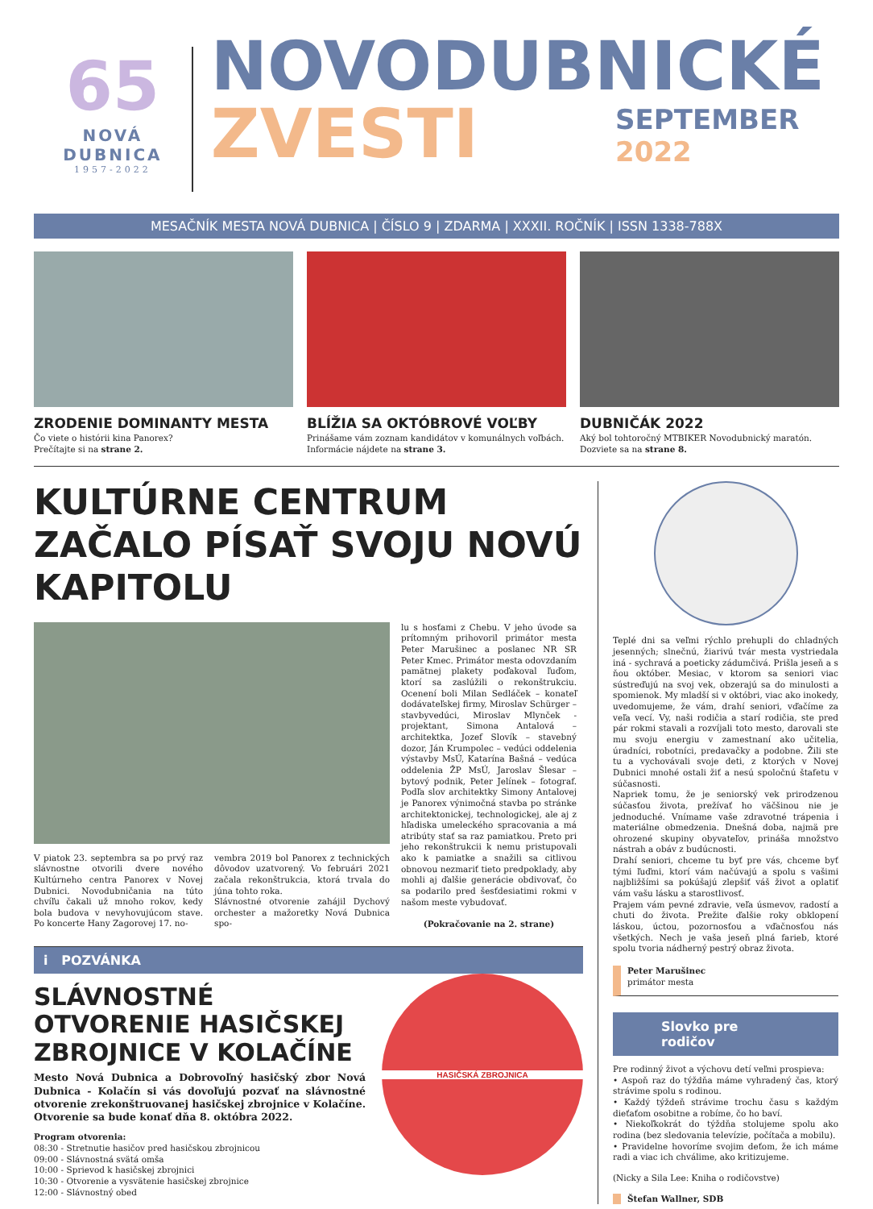65
NOVÁ DUBNICA
1957-2022
NOVODUBNICKÉ
ZVESTI SEPTEMBER 2022
MESAČNÍK MESTA NOVÁ DUBNICA | ČÍSLO 9 | ZDARMA | XXXII. ROČNÍK | ISSN 1338-788X
ZRODENIE DOMINANTY MESTA
Čo viete o histórii kina Panorex?
Prečítajte si na strane 2.
BLÍŽIA SA OKTÓBROVÉ VOĽBY
Prinášame vám zoznam kandidátov v komunálnych voľbách. Informácie nájdete na strane 3.
DUBNIČÁK 2022
Aký bol tohtoročný MTBIKER Novodubnický maratón. Dozviete sa na strane 8.
KULTÚRNE CENTRUM ZAČALO PÍSAŤ SVOJU NOVÚ KAPITOLU
lu s hosťami z Chebu. V jeho úvode sa prítomným prihovoril primátor mesta Peter Marušinec a poslanec NR SR Peter Kmec. Primátor mesta odovzdaním pamätnej plakety poďakoval ľuďom, ktorí sa zaslúžili o rekonštrukciu. Ocenení boli Milan Sedláček – konateľ dodávateľskej firmy, Miroslav Schürger – stavbyvedúci, Miroslav Mlynček - projektant, Simona Antalová – architektka, Jozef Slovík – stavebný dozor, Ján Krumpolec – vedúci oddelenia výstavby MsÚ, Katarína Bašná – vedúca oddelenia ŽP MsÚ, Jaroslav Šlesar – bytový podnik, Peter Jelínek – fotograf. Podľa slov architektky Simony Antalovej je Panorex výnimočná stavba po stránke architektonickej, technologickej, ale aj z hľadiska umeleckého spracovania a má atribúty stať sa raz pamiatkou. Preto pri jeho rekonštrukcii k nemu pristupovali ako k pamiatke a snažili sa citlivou obnovou nezmariť tieto predpoklady, aby mohli aj ďalšie generácie obdivovať, čo sa podarilo pred šesťdesiatimi rokmi v našom meste vybudovať.
(Pokračovanie na 2. strane)
V piatok 23. septembra sa po prvý raz slávnostne otvorili dvere nového Kultúrneho centra Panorex v Novej Dubnici. Novodubničania na túto chvíľu čakali už mnoho rokov, kedy bola budova v nevyhovujúcom stave. Po koncerte Hany Zagorovej 17. no-
vembra 2019 bol Panorex z technických dôvodov uzatvorený. Vo februári 2021 začala rekonštrukcia, ktorá trvala do júna tohto roka.
Slávnostné otvorenie zahájil Dychový orchester a mažoretky Nová Dubnica spo-
i POZVÁNKA
SLÁVNOSTNÉ OTVORENIE HASIČSKEJ ZBROJNICE V KOLAČÍNE
Mesto Nová Dubnica a Dobrovoľný hasičský zbor Nová Dubnica - Kolačín si vás dovoľujú pozvať na slávnostné otvorenie zrekonštruovanej hasičskej zbrojnice v Kolačíne. Otvorenie sa bude konať dňa 8. októbra 2022.
Program otvorenia:
08:30 - Stretnutie hasičov pred hasičskou zbrojnicou
09:00 - Slávnostná svätá omša
10:00 - Sprievod k hasičskej zbrojnici
10:30 - Otvorenie a vysvätenie hasičskej zbrojnice
12:00 - Slávnostný obed
HASIČSKÁ ZBROJNICA
Teplé dni sa veľmi rýchlo prehupli do chladných jesenných; slnečnú, žiarivú tvár mesta vystriedala iná - sychravá a poeticky zádumčivá. Prišla jeseň a s ňou október. Mesiac, v ktorom sa seniori viac sústreďujú na svoj vek, obzerajú sa do minulosti a spomienok. My mladší si v októbri, viac ako inokedy, uvedomujeme, že vám, drahí seniori, vďačíme za veľa vecí. Vy, naši rodičia a starí rodičia, ste pred pár rokmi stavali a rozvíjali toto mesto, darovali ste mu svoju energiu v zamestnaní ako učitelia, úradníci, robotníci, predavačky a podobne. Žili ste tu a vychovávali svoje deti, z ktorých v Novej Dubnici mnohé ostali žiť a nesú spoločnú štafetu v súčasnosti.
Napriek tomu, že je seniorský vek prirodzenou súčasťou života, prežívať ho väčšinou nie je jednoduché. Vnímame vaše zdravotné trápenia i materiálne obmedzenia. Dnešná doba, najmä pre ohrozené skupiny obyvateľov, prináša množstvo nástrah a obáv z budúcnosti.
Drahí seniori, chceme tu byť pre vás, chceme byť tými ľuďmi, ktorí vám načúvajú a spolu s vašimi najbližšími sa pokúšajú zlepšiť váš život a oplatiť vám vašu lásku a starostlivosť.
Prajem vám pevné zdravie, veľa úsmevov, radostí a chuti do života. Prežite ďalšie roky obklopení láskou, úctou, pozornosťou a vďačnosťou nás všetkých. Nech je vaša jeseň plná farieb, ktoré spolu tvoria nádherný pestrý obraz života.
Peter Marušinec
primátor mesta
Slovko pre rodičov
Pre rodinný život a výchovu detí veľmi prospieva:
• Aspoň raz do týždňa máme vyhradený čas, ktorý strávime spolu s rodinou.
• Každý týždeň strávime trochu času s každým dieťaťom osobitne a robíme, čo ho baví.
• Niekoľkokrát do týždňa stolujeme spolu ako rodina (bez sledovania televízie, počítača a mobilu).
• Pravidelne hovoríme svojim deťom, že ich máme radi a viac ich chválime, ako kritizujeme.
(Nicky a Sila Lee: Kniha o rodičovstve)
Štefan Wallner, SDB